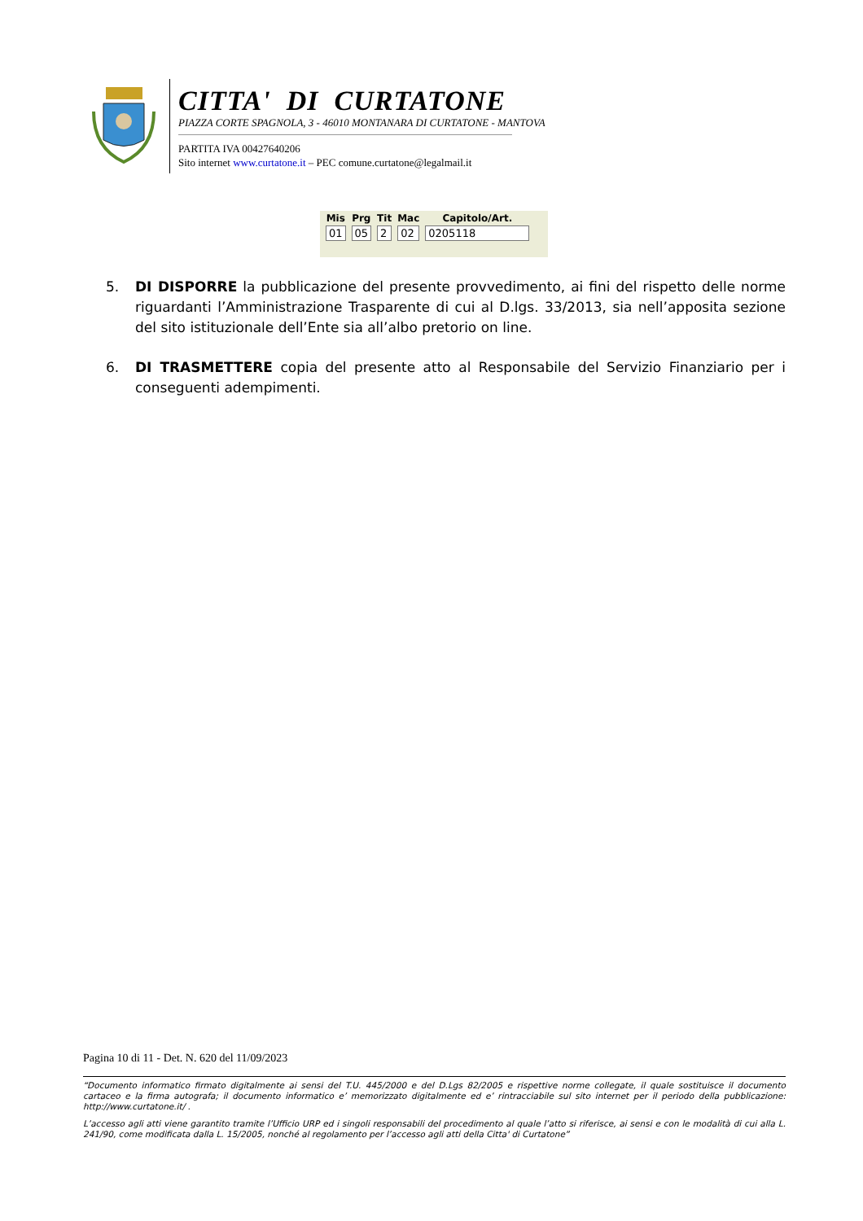CITTA' DI CURTATONE
PIAZZA CORTE SPAGNOLA, 3 - 46010 MONTANARA DI CURTATONE - MANTOVA
PARTITA IVA 00427640206
Sito internet www.curtatone.it – PEC comune.curtatone@legalmail.it
| Mis | Prg | Tit | Mac | Capitolo/Art. |
| --- | --- | --- | --- | --- |
| 01 | 05 | 2 | 02 | 0205118 |
5. DI DISPORRE la pubblicazione del presente provvedimento, ai fini del rispetto delle norme riguardanti l’Amministrazione Trasparente di cui al D.lgs. 33/2013, sia nell’apposita sezione del sito istituzionale dell’Ente sia all’albo pretorio on line.
6. DI TRASMETTERE copia del presente atto al Responsabile del Servizio Finanziario per i conseguenti adempimenti.
Pagina 10 di 11 - Det. N. 620 del 11/09/2023
“Documento informatico firmato digitalmente ai sensi del T.U. 445/2000 e del D.Lgs 82/2005 e rispettive norme collegate, il quale sostituisce il documento cartaceo e la firma autografa; il documento informatico e’ memorizzato digitalmente ed e’ rintracciabile sul sito internet per il periodo della pubblicazione: http://www.curtatone.it/ .
L’accesso agli atti viene garantito tramite l’Ufficio URP ed i singoli responsabili del procedimento al quale l’atto si riferisce, ai sensi e con le modalità di cui alla L. 241/90, come modificata dalla L. 15/2005, nonché al regolamento per l’accesso agli atti della Citta' di Curtatone”